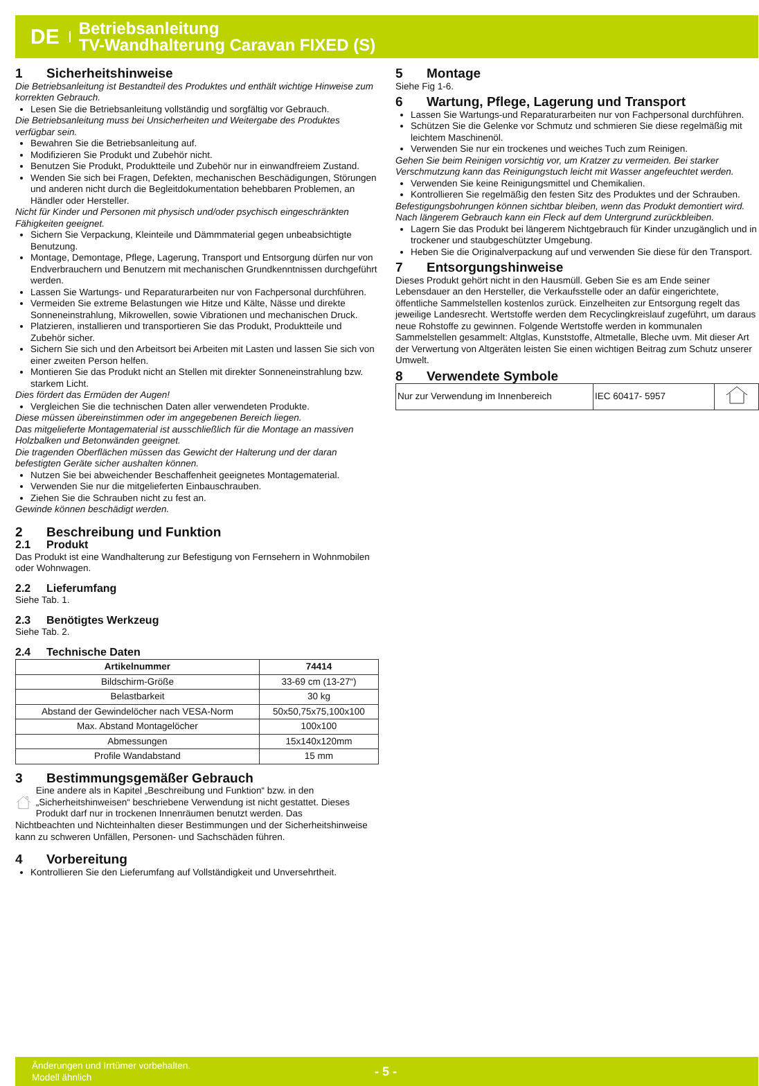DE
Betriebsanleitung
TV-Wandhalterung Caravan FIXED (S)
1 Sicherheitshinweise
Die Betriebsanleitung ist Bestandteil des Produktes und enthält wichtige Hinweise zum korrekten Gebrauch.
Lesen Sie die Betriebsanleitung vollständig und sorgfältig vor Gebrauch.
Die Betriebsanleitung muss bei Unsicherheiten und Weitergabe des Produktes verfügbar sein.
Bewahren Sie die Betriebsanleitung auf.
Modifizieren Sie Produkt und Zubehör nicht.
Benutzen Sie Produkt, Produktteile und Zubehör nur in einwandfreiem Zustand.
Wenden Sie sich bei Fragen, Defekten, mechanischen Beschädigungen, Störungen und anderen nicht durch die Begleitdokumentation behebbaren Problemen, an Händler oder Hersteller.
Nicht für Kinder und Personen mit physisch und/oder psychisch eingeschränkten Fähigkeiten geeignet.
Sichern Sie Verpackung, Kleinteile und Dämmmaterial gegen unbeabsichtigte Benutzung.
Montage, Demontage, Pflege, Lagerung, Transport und Entsorgung dürfen nur von Endverbrauchern und Benutzern mit mechanischen Grundkenntnissen durchgeführt werden.
Lassen Sie Wartungs- und Reparaturarbeiten nur von Fachpersonal durchführen.
Vermeiden Sie extreme Belastungen wie Hitze und Kälte, Nässe und direkte Sonneneinstrahlung, Mikrowellen, sowie Vibrationen und mechanischen Druck.
Platzieren, installieren und transportieren Sie das Produkt, Produktteile und Zubehör sicher.
Sichern Sie sich und den Arbeitsort bei Arbeiten mit Lasten und lassen Sie sich von einer zweiten Person helfen.
Montieren Sie das Produkt nicht an Stellen mit direkter Sonneneinstrahlung bzw. starkem Licht.
Dies fördert das Ermüden der Augen!
Vergleichen Sie die technischen Daten aller verwendeten Produkte.
Diese müssen übereinstimmen oder im angegebenen Bereich liegen.
Das mitgelieferte Montagematerial ist ausschließlich für die Montage an massiven Holzbalken und Betonwänden geeignet.
Die tragenden Oberflächen müssen das Gewicht der Halterung und der daran befestigten Geräte sicher aushalten können.
Nutzen Sie bei abweichender Beschaffenheit geeignetes Montagematerial.
Verwenden Sie nur die mitgelieferten Einbauschrauben.
Ziehen Sie die Schrauben nicht zu fest an.
Gewinde können beschädigt werden.
2 Beschreibung und Funktion
2.1 Produkt
Das Produkt ist eine Wandhalterung zur Befestigung von Fernsehern in Wohnmobilen oder Wohnwagen.
2.2 Lieferumfang
Siehe Tab. 1.
2.3 Benötigtes Werkzeug
Siehe Tab. 2.
2.4 Technische Daten
| Artikelnummer | 74414 |
| --- | --- |
| Bildschirm-Größe | 33-69 cm (13-27“) |
| Belastbarkeit | 30 kg |
| Abstand der Gewindelöcher nach VESA-Norm | 50x50,75x75,100x100 |
| Max. Abstand Montagelöcher | 100x100 |
| Abmessungen | 15x140x120mm |
| Profile Wandabstand | 15 mm |
3 Bestimmungsgemäßer Gebrauch
Eine andere als in Kapitel „Beschreibung und Funktion“ bzw. in den „Sicherheitshinweisen“ beschriebene Verwendung ist nicht gestattet. Dieses Produkt darf nur in trockenen Innenräumen benutzt werden. Das
Nichtbeachten und Nichteinhalten dieser Bestimmungen und der Sicherheitshinweise kann zu schweren Unfällen, Personen- und Sachschäden führen.
4 Vorbereitung
Kontrollieren Sie den Lieferumfang auf Vollständigkeit und Unversehrtheit.
5 Montage
Siehe Fig 1-6.
6 Wartung, Pflege, Lagerung und Transport
Lassen Sie Wartungs-und Reparaturarbeiten nur von Fachpersonal durchführen.
Schützen Sie die Gelenke vor Schmutz und schmieren Sie diese regelmäßig mit leichtem Maschinenöl.
Verwenden Sie nur ein trockenes und weiches Tuch zum Reinigen.
Gehen Sie beim Reinigen vorsichtig vor, um Kratzer zu vermeiden. Bei starker Verschmutzung kann das Reinigungstuch leicht mit Wasser angefeuchtet werden.
Verwenden Sie keine Reinigungsmittel und Chemikalien.
Kontrollieren Sie regelmäßig den festen Sitz des Produktes und der Schrauben.
Befestigungsbohrungen können sichtbar bleiben, wenn das Produkt demontiert wird. Nach längerem Gebrauch kann ein Fleck auf dem Untergrund zurückbleiben.
Lagern Sie das Produkt bei längerem Nichtgebrauch für Kinder unzugänglich und in trockener und staubgeschützter Umgebung.
Heben Sie die Originalverpackung auf und verwenden Sie diese für den Transport.
7 Entsorgungshinweise
Dieses Produkt gehört nicht in den Hausmüll. Geben Sie es am Ende seiner Lebensdauer an den Hersteller, die Verkaufsstelle oder an dafür eingerichtete, öffentliche Sammelstellen kostenlos zurück. Einzelheiten zur Entsorgung regelt das jeweilige Landesrecht. Wertstoffe werden dem Recyclingkreislauf zugeführt, um daraus neue Rohstoffe zu gewinnen. Folgende Wertstoffe werden in kommunalen Sammelstellen gesammelt: Altglas, Kunststoffe, Altmetalle, Bleche uvm. Mit dieser Art der Verwertung von Altgeräten leisten Sie einen wichtigen Beitrag zum Schutz unserer Umwelt.
8 Verwendete Symbole
| Nur zur Verwendung im Innenbereich | IEC 60417- 5957 | |
Änderungen und Irrtümer vorbehalten.
Modell ähnlich
- 5 -